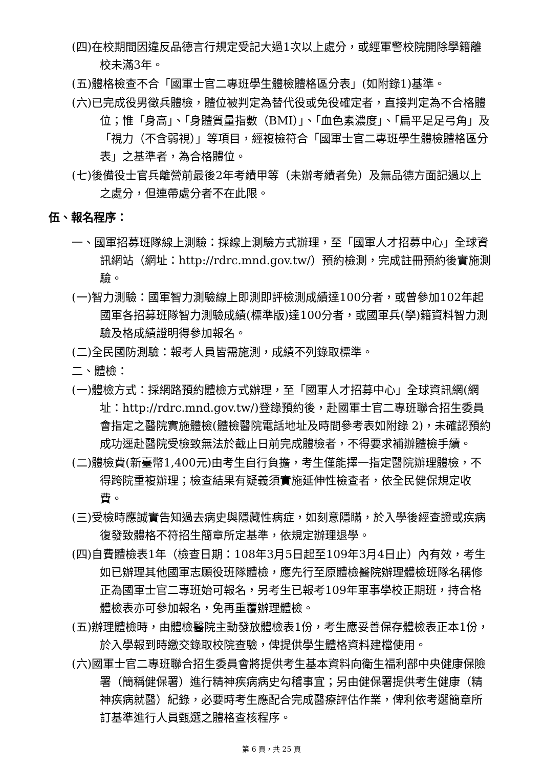(四)在校期間因違反品德言行規定受記大過1次以上處分，或經軍警校院開除學籍離校未滿3年。
(五)體格檢查不合「國軍士官二專班學生體檢體格區分表」(如附錄1)基準。
(六)已完成役男徵兵體檢，體位被判定為替代役或免役確定者，直接判定為不合格體位；惟「身高」、「身體質量指數（BMI）」、「血色素濃度」、「扁平足足弓角」及「視力（不含弱視）」等項目，經複檢符合「國軍士官二專班學生體檢體格區分表」之基準者，為合格體位。
(七)後備役士官兵離營前最後2年考績甲等（未辦考績者免）及無品德方面記過以上之處分，但連帶處分者不在此限。
伍、報名程序：
一、國軍招募班隊線上測驗：採線上測驗方式辦理，至「國軍人才招募中心」全球資訊網站（網址：http://rdrc.mnd.gov.tw/）預約檢測，完成註冊預約後實施測驗。
(一)智力測驗：國軍智力測驗線上即測即評檢測成績達100分者，或曾參加102年起國軍各招募班隊智力測驗成績(標準版)達100分者，或國軍兵(學)籍資料智力測驗及格成績證明得參加報名。
(二)全民國防測驗：報考人員皆需施測，成績不列錄取標準。
二、體檢：
(一)體檢方式：採網路預約體檢方式辦理，至「國軍人才招募中心」全球資訊網(網址：http://rdrc.mnd.gov.tw/)登錄預約後，赴國軍士官二專班聯合招生委員會指定之醫院實施體檢(體檢醫院電話地址及時間參考表如附錄 2)，未確認預約成功逕赴醫院受檢致無法於截止日前完成體檢者，不得要求補辦體檢手續。
(二)體檢費(新臺幣1,400元)由考生自行負擔，考生僅能擇一指定醫院辦理體檢，不得跨院重複辦理；檢查結果有疑義須實施延伸性檢查者，依全民健保規定收費。
(三)受檢時應誠實告知過去病史與隱藏性病症，如刻意隱瞞，於入學後經查證或疾病復發致體格不符招生簡章所定基準，依規定辦理退學。
(四)自費體檢表1年（檢查日期：108年3月5日起至109年3月4日止）內有效，考生如已辦理其他國軍志願役班隊體檢，應先行至原體檢醫院辦理體檢班隊名稱修正為國軍士官二專班始可報名，另考生已報考109年軍事學校正期班，持合格體檢表亦可參加報名，免再重覆辦理體檢。
(五)辦理體檢時，由體檢醫院主動發放體檢表1份，考生應妥善保存體檢表正本1份，於入學報到時繳交錄取校院查驗，俾提供學生體格資料建檔使用。
(六)國軍士官二專班聯合招生委員會將提供考生基本資料向衛生福利部中央健康保險署（簡稱健保署）進行精神疾病病史勾稽事宜；另由健保署提供考生健康（精神疾病就醫）紀錄，必要時考生應配合完成醫療評估作業，俾利依考選簡章所訂基準進行人員甄選之體格查核程序。
第 6 頁，共 25 頁